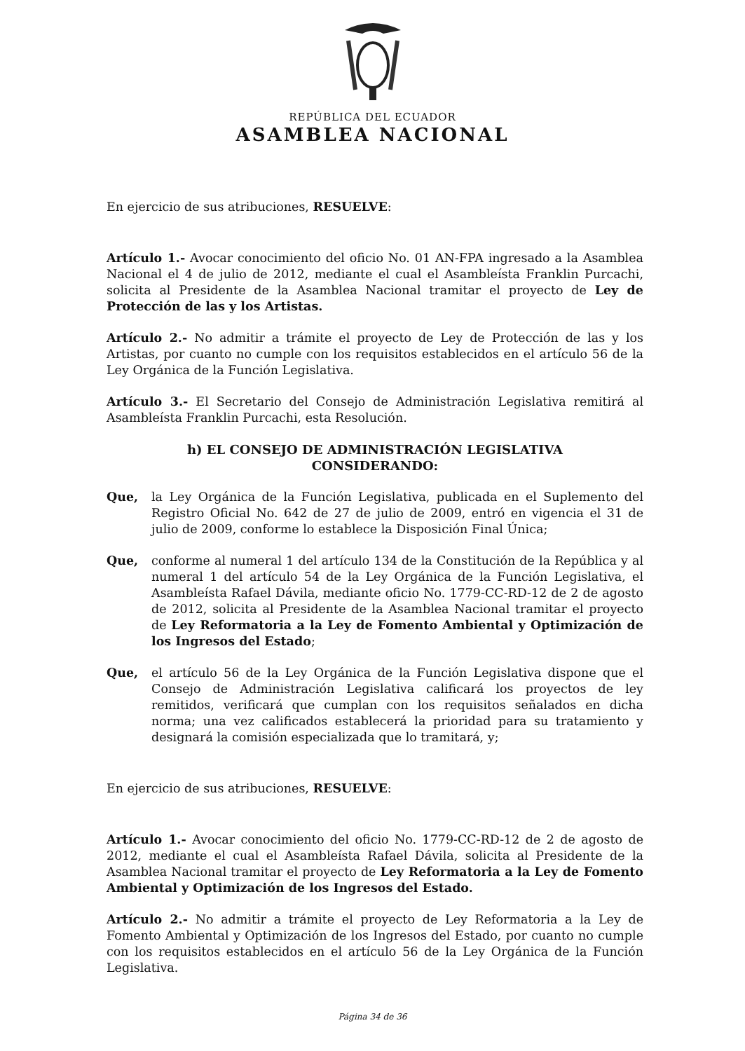REPÚBLICA DEL ECUADOR
ASAMBLEA NACIONAL
En ejercicio de sus atribuciones, RESUELVE:
Artículo 1.- Avocar conocimiento del oficio No. 01 AN-FPA ingresado a la Asamblea Nacional el 4 de julio de 2012, mediante el cual el Asambleísta Franklin Purcachi, solicita al Presidente de la Asamblea Nacional tramitar el proyecto de Ley de Protección de las y los Artistas.
Artículo 2.- No admitir a trámite el proyecto de Ley de Protección de las y los Artistas, por cuanto no cumple con los requisitos establecidos en el artículo 56 de la Ley Orgánica de la Función Legislativa.
Artículo 3.- El Secretario del Consejo de Administración Legislativa remitirá al Asambleísta Franklin Purcachi, esta Resolución.
h) EL CONSEJO DE ADMINISTRACIÓN LEGISLATIVA
CONSIDERANDO:
Que, la Ley Orgánica de la Función Legislativa, publicada en el Suplemento del Registro Oficial No. 642 de 27 de julio de 2009, entró en vigencia el 31 de julio de 2009, conforme lo establece la Disposición Final Única;
Que, conforme al numeral 1 del artículo 134 de la Constitución de la República y al numeral 1 del artículo 54 de la Ley Orgánica de la Función Legislativa, el Asambleísta Rafael Dávila, mediante oficio No. 1779-CC-RD-12 de 2 de agosto de 2012, solicita al Presidente de la Asamblea Nacional tramitar el proyecto de Ley Reformatoria a la Ley de Fomento Ambiental y Optimización de los Ingresos del Estado;
Que, el artículo 56 de la Ley Orgánica de la Función Legislativa dispone que el Consejo de Administración Legislativa calificará los proyectos de ley remitidos, verificará que cumplan con los requisitos señalados en dicha norma; una vez calificados establecerá la prioridad para su tratamiento y designará la comisión especializada que lo tramitará, y;
En ejercicio de sus atribuciones, RESUELVE:
Artículo 1.- Avocar conocimiento del oficio No. 1779-CC-RD-12 de 2 de agosto de 2012, mediante el cual el Asambleísta Rafael Dávila, solicita al Presidente de la Asamblea Nacional tramitar el proyecto de Ley Reformatoria a la Ley de Fomento Ambiental y Optimización de los Ingresos del Estado.
Artículo 2.- No admitir a trámite el proyecto de Ley Reformatoria a la Ley de Fomento Ambiental y Optimización de los Ingresos del Estado, por cuanto no cumple con los requisitos establecidos en el artículo 56 de la Ley Orgánica de la Función Legislativa.
Página 34 de 36